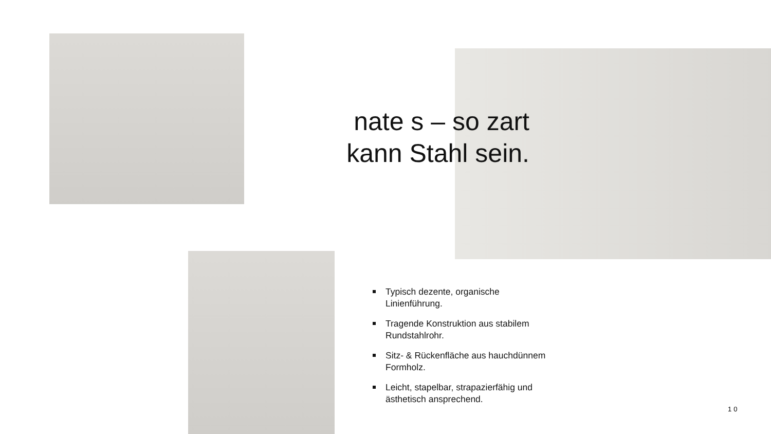nate s – so zart
kann Stahl sein.
Typisch dezente, organische Linienführung.
Tragende Konstruktion aus stabilem Rundstahlrohr.
Sitz- & Rückenfläche aus hauchdünnem Formholz.
Leicht, stapelbar, strapazierfähig und ästhetisch ansprechend.
10